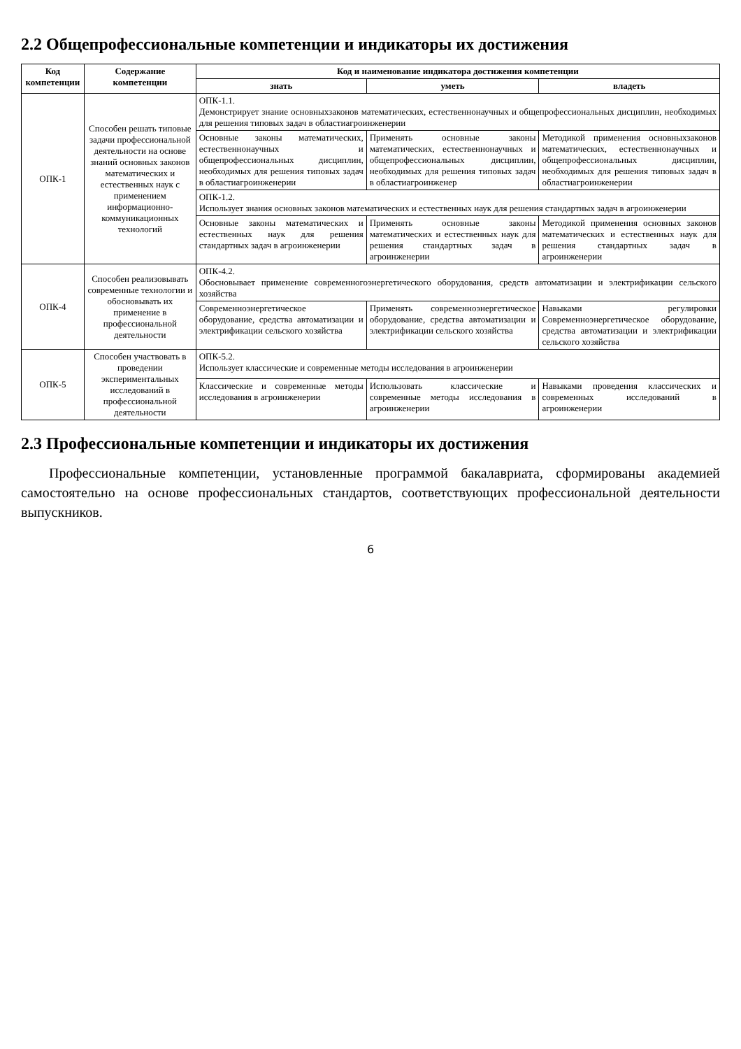2.2 Общепрофессиональные компетенции и индикаторы их достижения
| Код компетенции | Содержание компетенции | Код и наименование индикатора достижения компетенции | | |
| --- | --- | --- | --- | --- |
| | | знать | уметь | владеть |
| ОПК-1 | Способен решать типовые задачи профессиональной деятельности на основе знаний основных законов математических и естественных наук с применением информационно-коммуникационных технологий | ОПК-1.1. Демонстрирует знание основныхзаконов математических, естественнонаучных и общепрофессиональных дисциплин, необходимых для решения типовых задач в областиагроинженерии | | |
| | | Основные законы математических, естественнонаучных и общепрофессиональных дисциплин, необходимых для решения типовых задач в областиагроинженерии | Применять основные законы математических, естественнонаучных и общепрофессиональных дисциплин, необходимых для решения типовых задач в областиагроинженер | Методикой применения основныхзаконов математических, естественнонаучных и общепрофессиональных дисциплин, необходимых для решения типовых задач в областиагроинженерии |
| | | ОПК-1.2. Использует знания основных законов математических и естественных наук для решения стандартных задач в агроинженерии | | |
| | | Основные законы математических и естественных наук для решения стандартных задач в агроинженерии | Применять основные законы математических и естественных наук для решения стандартных задач в агроинженерии | Методикой применения основных законов математических и естественных наук для решения стандартных задач в агроинженерии |
| ОПК-4 | Способен реализовывать современные технологии и обосновывать их применение в профессиональной деятельности | ОПК-4.2. Обосновывает применение современногоэнергетического оборудования, средств автоматизации и электрификации сельского хозяйства | | |
| | | Современноэнергетическое оборудование, средства автоматизации и электрификации сельского хозяйства | Применять современноэнергетическое оборудование, средства автоматизации и электрификации сельского хозяйства | Навыками регулировки Современноэнергетическое оборудование, средства автоматизации и электрификации сельского хозяйства |
| ОПК-5 | Способен участвовать в проведении экспериментальных исследований в профессиональной деятельности | ОПК-5.2. Использует классические и современные методы исследования в агроинженерии | | |
| | | Классические и современные методы исследования в агроинженерии | Использовать классические и современные методы исследования в агроинженерии | Навыками проведения классических и современных исследований в агроинженерии |
2.3 Профессиональные компетенции и индикаторы их достижения
Профессиональные компетенции, установленные программой бакалавриата, сформированы академией самостоятельно на основе профессиональных стандартов, соответствующих профессиональной деятельности выпускников.
6